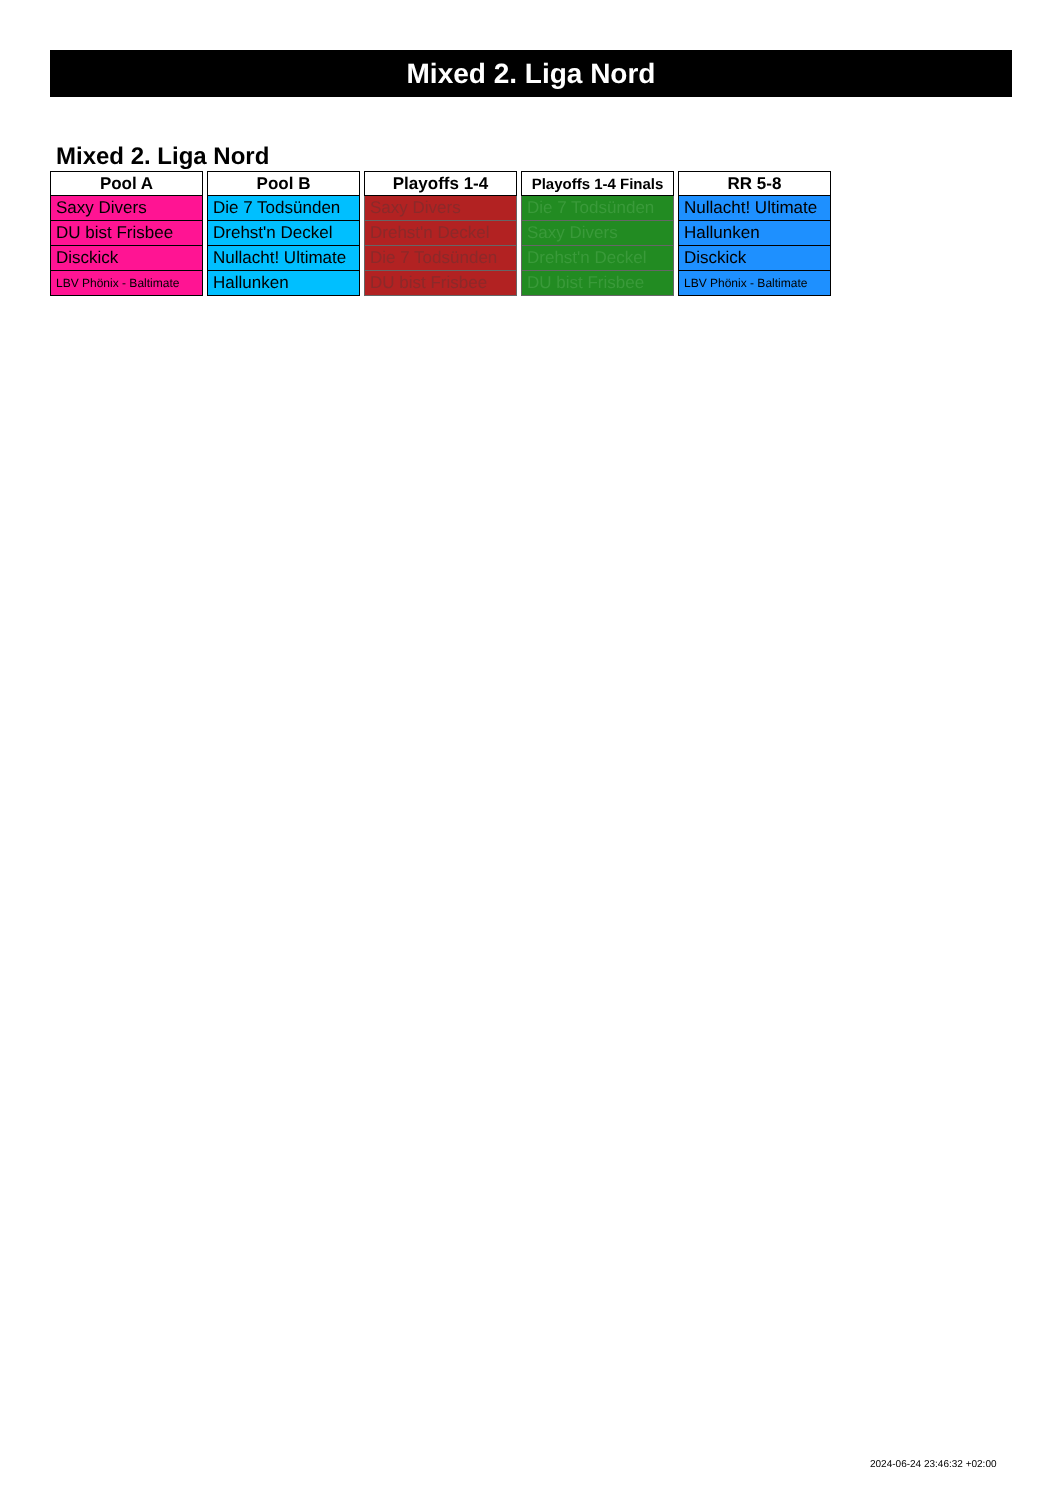Mixed 2. Liga Nord
Mixed 2. Liga Nord
| Pool A |
| --- |
| Saxy Divers |
| DU bist Frisbee |
| Disckick |
| LBV Phönix - Baltimate |
| Pool B |
| --- |
| Die 7 Todsünden |
| Drehst'n Deckel |
| Nullacht! Ultimate |
| Hallunken |
| Playoffs 1-4 |
| --- |
| Saxy Divers |
| Drehst'n Deckel |
| Die 7 Todsünden |
| DU bist Frisbee |
| Playoffs 1-4 Finals |
| --- |
| Die 7 Todsünden |
| Saxy Divers |
| Drehst'n Deckel |
| DU bist Frisbee |
| RR 5-8 |
| --- |
| Nullacht! Ultimate |
| Hallunken |
| Disckick |
| LBV Phönix - Baltimate |
2024-06-24 23:46:32 +02:00